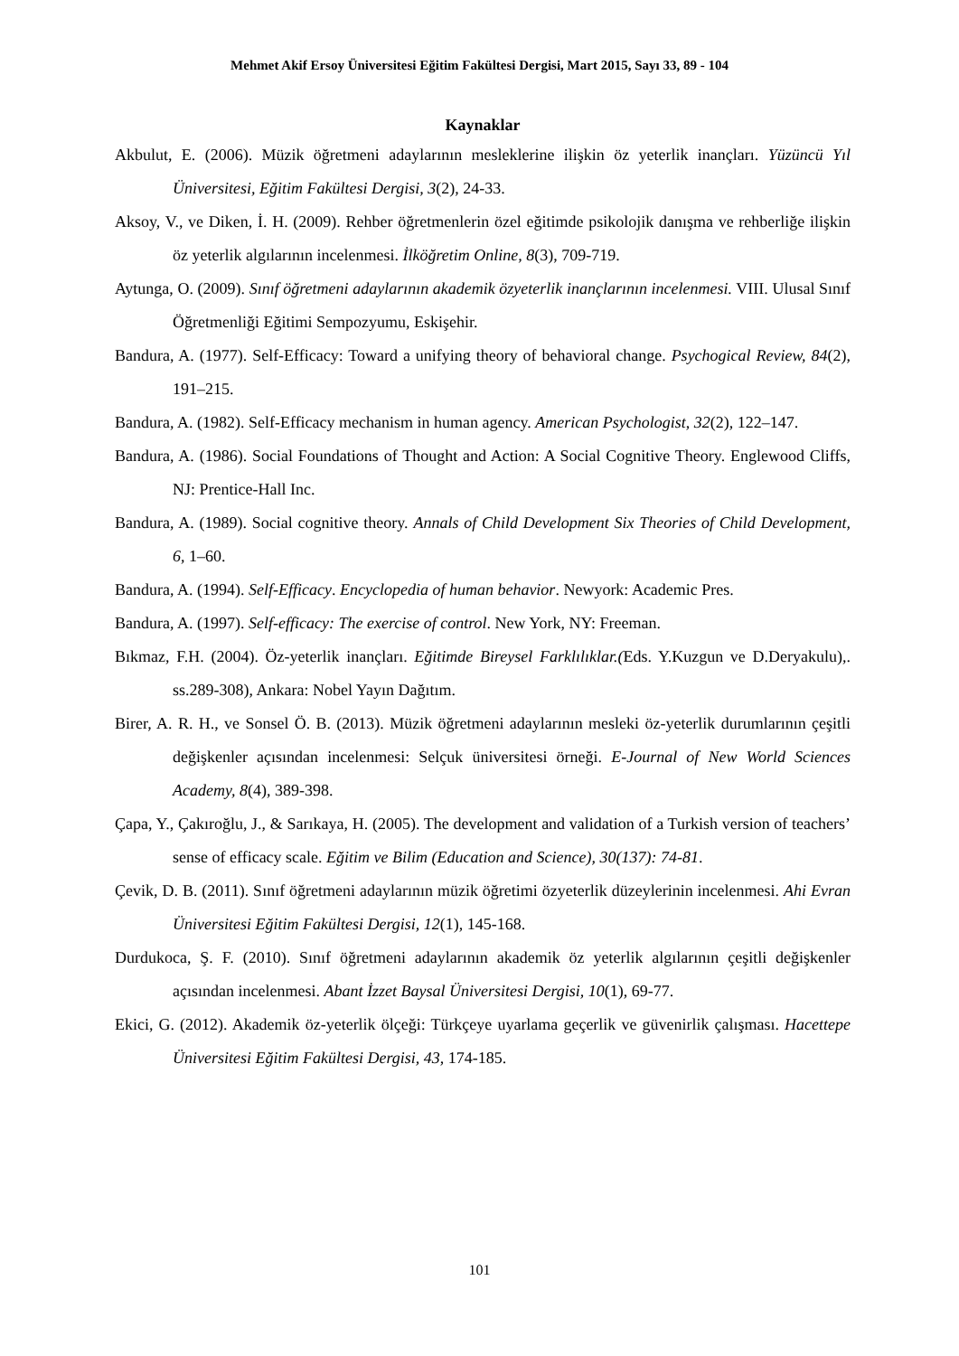Mehmet Akif Ersoy Üniversitesi Eğitim Fakültesi Dergisi, Mart 2015, Sayı 33, 89 - 104
Kaynaklar
Akbulut, E. (2006). Müzik öğretmeni adaylarının mesleklerine ilişkin öz yeterlik inançları. Yüzüncü Yıl Üniversitesi, Eğitim Fakültesi Dergisi, 3(2), 24-33.
Aksoy, V., ve Diken, İ. H. (2009). Rehber öğretmenlerin özel eğitimde psikolojik danışma ve rehberliğe ilişkin öz yeterlik algılarının incelenmesi. İlköğretim Online, 8(3), 709-719.
Aytunga, O. (2009). Sınıf öğretmeni adaylarının akademik özyeterlik inançlarının incelenmesi. VIII. Ulusal Sınıf Öğretmenliği Eğitimi Sempozyumu, Eskişehir.
Bandura, A. (1977). Self-Efficacy: Toward a unifying theory of behavioral change. Psychogical Review, 84(2), 191–215.
Bandura, A. (1982). Self-Efficacy mechanism in human agency. American Psychologist, 32(2), 122–147.
Bandura, A. (1986). Social Foundations of Thought and Action: A Social Cognitive Theory. Englewood Cliffs, NJ: Prentice-Hall Inc.
Bandura, A. (1989). Social cognitive theory. Annals of Child Development Six Theories of Child Development, 6, 1–60.
Bandura, A. (1994). Self-Efficacy. Encyclopedia of human behavior. Newyork: Academic Pres.
Bandura, A. (1997). Self-efficacy: The exercise of control. New York, NY: Freeman.
Bıkmaz, F.H. (2004). Öz-yeterlik inançları. Eğitimde Bireysel Farklılıklar.(Eds. Y.Kuzgun ve D.Deryakulu),. ss.289-308), Ankara: Nobel Yayın Dağıtım.
Birer, A. R. H., ve Sonsel Ö. B. (2013). Müzik öğretmeni adaylarının mesleki öz-yeterlik durumlarının çeşitli değişkenler açısından incelenmesi: Selçuk üniversitesi örneği. E-Journal of New World Sciences Academy, 8(4), 389-398.
Çapa, Y., Çakıroğlu, J., & Sarıkaya, H. (2005). The development and validation of a Turkish version of teachers’ sense of efficacy scale. Eğitim ve Bilim (Education and Science), 30(137): 74-81.
Çevik, D. B. (2011). Sınıf öğretmeni adaylarının müzik öğretimi özyeterlik düzeylerinin incelenmesi. Ahi Evran Üniversitesi Eğitim Fakültesi Dergisi, 12(1), 145-168.
Durdukoca, Ş. F. (2010). Sınıf öğretmeni adaylarının akademik öz yeterlik algılarının çeşitli değişkenler açısından incelenmesi. Abant İzzet Baysal Üniversitesi Dergisi, 10(1), 69-77.
Ekici, G. (2012). Akademik öz-yeterlik ölçeği: Türkçeye uyarlama geçerlik ve güvenirlik çalışması. Hacettepe Üniversitesi Eğitim Fakültesi Dergisi, 43, 174-185.
101